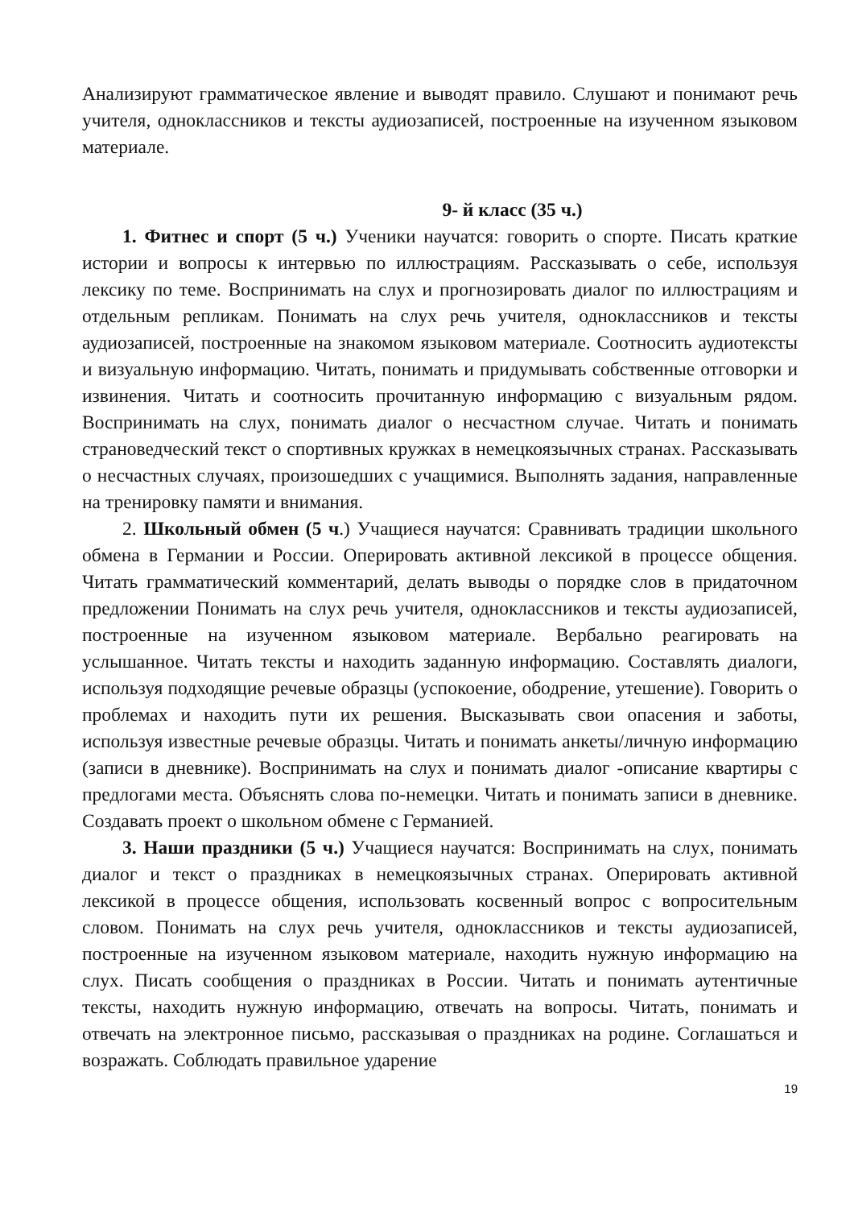Анализируют грамматическое явление и выводят правило. Слушают и понимают речь учителя, одноклассников и тексты аудиозаписей, построенные на изученном языковом материале.
9- й класс (35 ч.)
1. Фитнес и спорт (5 ч.) Ученики научатся: говорить о спорте. Писать краткие истории и вопросы к интервью по иллюстрациям. Рассказывать о себе, используя лексику по теме. Воспринимать на слух и прогнозировать диалог по иллюстрациям и отдельным репликам. Понимать на слух речь учителя, одноклассников и тексты аудиозаписей, построенные на знакомом языковом материале. Соотносить аудиотексты и визуальную информацию. Читать, понимать и придумывать собственные отговорки и извинения. Читать и соотносить прочитанную информацию с визуальным рядом. Воспринимать на слух, понимать диалог о несчастном случае. Читать и понимать страноведческий текст о спортивных кружках в немецкоязычных странах. Рассказывать о несчастных случаях, произошедших с учащимися. Выполнять задания, направленные на тренировку памяти и внимания.
2. Школьный обмен (5 ч.) Учащиеся научатся: Сравнивать традиции школьного обмена в Германии и России. Оперировать активной лексикой в процессе общения. Читать грамматический комментарий, делать выводы о порядке слов в придаточном предложении Понимать на слух речь учителя, одноклассников и тексты аудиозаписей, построенные на изученном языковом материале. Вербально реагировать на услышанное. Читать тексты и находить заданную информацию. Составлять диалоги, используя подходящие речевые образцы (успокоение, ободрение, утешение). Говорить о проблемах и находить пути их решения. Высказывать свои опасения и заботы, используя известные речевые образцы. Читать и понимать анкеты/личную информацию (записи в дневнике). Воспринимать на слух и понимать диалог -описание квартиры с предлогами места. Объяснять слова по-немецки. Читать и понимать записи в дневнике. Создавать проект о школьном обмене с Германией.
3. Наши праздники (5 ч.) Учащиеся научатся: Воспринимать на слух, понимать диалог и текст о праздниках в немецкоязычных странах. Оперировать активной лексикой в процессе общения, использовать косвенный вопрос с вопросительным словом. Понимать на слух речь учителя, одноклассников и тексты аудиозаписей, построенные на изученном языковом материале, находить нужную информацию на слух. Писать сообщения о праздниках в России. Читать и понимать аутентичные тексты, находить нужную информацию, отвечать на вопросы. Читать, понимать и отвечать на электронное письмо, рассказывая о праздниках на родине. Соглашаться и возражать. Соблюдать правильное ударение
19